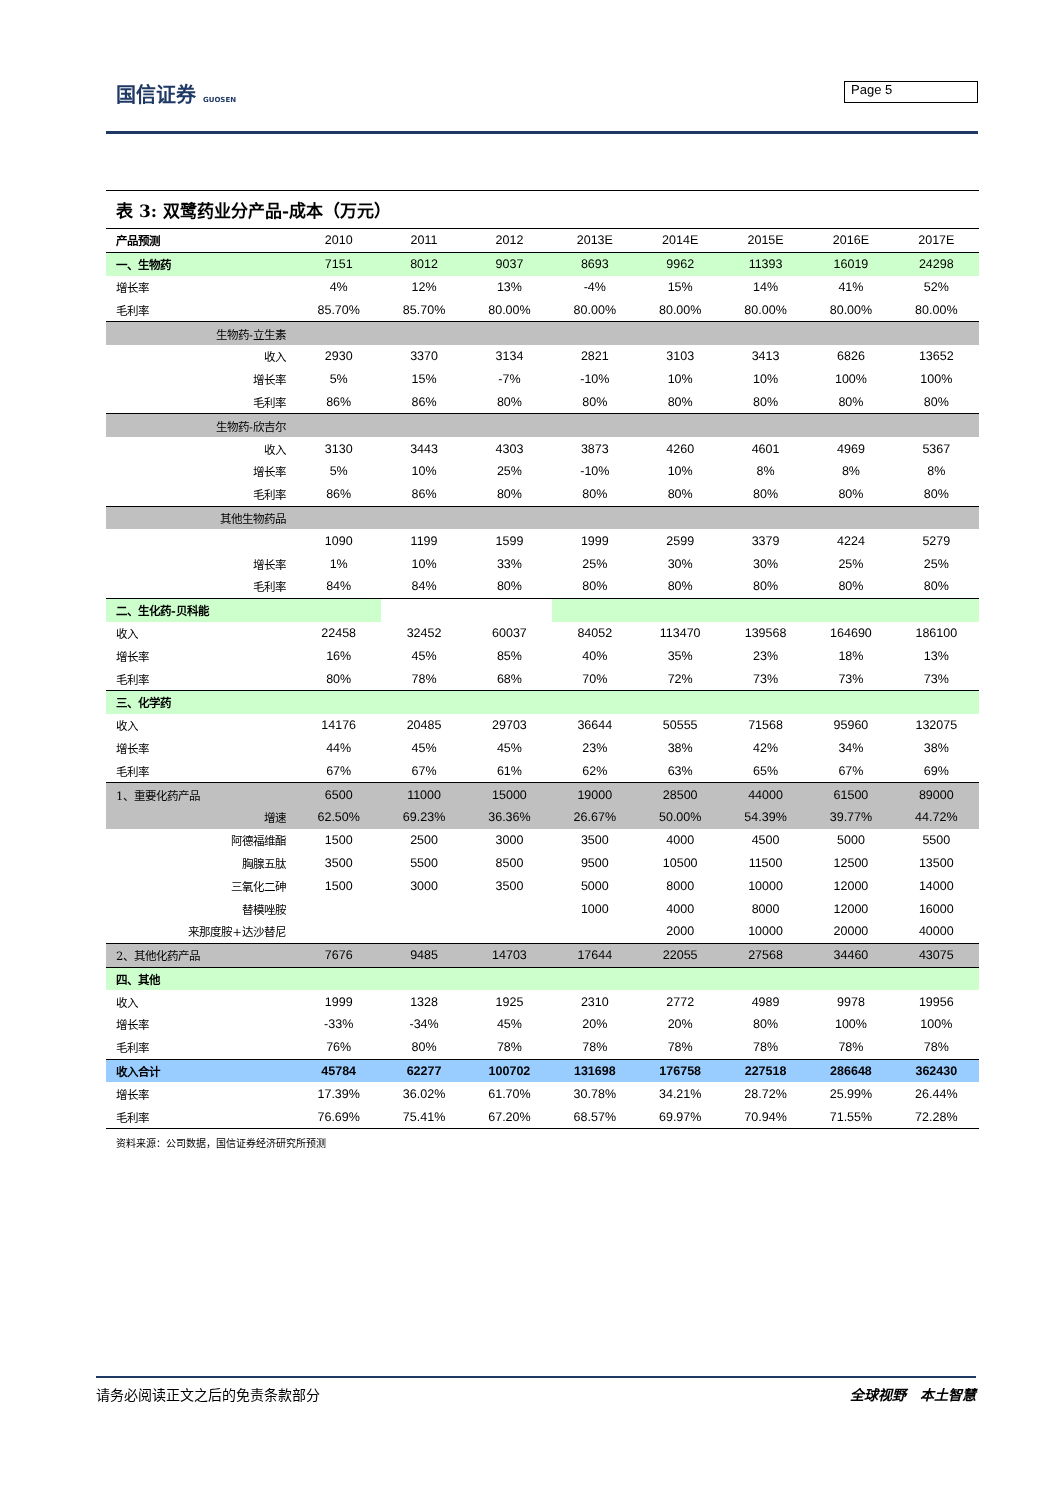国信证券 GUOSEN Page 5
表 3: 双鹭药业分产品-成本（万元）
| 产品预测 | 2010 | 2011 | 2012 | 2013E | 2014E | 2015E | 2016E | 2017E |
| --- | --- | --- | --- | --- | --- | --- | --- | --- |
| 一、生物药 | 7151 | 8012 | 9037 | 8693 | 9962 | 11393 | 16019 | 24298 |
| 增长率 | 4% | 12% | 13% | -4% | 15% | 14% | 41% | 52% |
| 毛利率 | 85.70% | 85.70% | 80.00% | 80.00% | 80.00% | 80.00% | 80.00% | 80.00% |
| 生物药-立生素 | | | | | | | | |
| 收入 | 2930 | 3370 | 3134 | 2821 | 3103 | 3413 | 6826 | 13652 |
| 增长率 | 5% | 15% | -7% | -10% | 10% | 10% | 100% | 100% |
| 毛利率 | 86% | 86% | 80% | 80% | 80% | 80% | 80% | 80% |
| 生物药-欣吉尔 | | | | | | | | |
| 收入 | 3130 | 3443 | 4303 | 3873 | 4260 | 4601 | 4969 | 5367 |
| 增长率 | 5% | 10% | 25% | -10% | 10% | 8% | 8% | 8% |
| 毛利率 | 86% | 86% | 80% | 80% | 80% | 80% | 80% | 80% |
| 其他生物药品 | | | | | | | | |
| | 1090 | 1199 | 1599 | 1999 | 2599 | 3379 | 4224 | 5279 |
| 增长率 | 1% | 10% | 33% | 25% | 30% | 30% | 25% | 25% |
| 毛利率 | 84% | 84% | 80% | 80% | 80% | 80% | 80% | 80% |
| 二、生化药-贝科能 | | | | | | | | |
| 收入 | 22458 | 32452 | 60037 | 84052 | 113470 | 139568 | 164690 | 186100 |
| 增长率 | 16% | 45% | 85% | 40% | 35% | 23% | 18% | 13% |
| 毛利率 | 80% | 78% | 68% | 70% | 72% | 73% | 73% | 73% |
| 三、化学药 | | | | | | | | |
| 收入 | 14176 | 20485 | 29703 | 36644 | 50555 | 71568 | 95960 | 132075 |
| 增长率 | 44% | 45% | 45% | 23% | 38% | 42% | 34% | 38% |
| 毛利率 | 67% | 67% | 61% | 62% | 63% | 65% | 67% | 69% |
| 1、重要化药产品 | 6500 | 11000 | 15000 | 19000 | 28500 | 44000 | 61500 | 89000 |
| 增速 | 62.50% | 69.23% | 36.36% | 26.67% | 50.00% | 54.39% | 39.77% | 44.72% |
| 阿德福维酯 | 1500 | 2500 | 3000 | 3500 | 4000 | 4500 | 5000 | 5500 |
| 胸腺五肽 | 3500 | 5500 | 8500 | 9500 | 10500 | 11500 | 12500 | 13500 |
| 三氧化二砷 | 1500 | 3000 | 3500 | 5000 | 8000 | 10000 | 12000 | 14000 |
| 替模唑胺 | | | | 1000 | 4000 | 8000 | 12000 | 16000 |
| 来那度胺+达沙替尼 | | | | | 2000 | 10000 | 20000 | 40000 |
| 2、其他化药产品 | 7676 | 9485 | 14703 | 17644 | 22055 | 27568 | 34460 | 43075 |
| 四、其他 | | | | | | | | |
| 收入 | 1999 | 1328 | 1925 | 2310 | 2772 | 4989 | 9978 | 19956 |
| 增长率 | -33% | -34% | 45% | 20% | 20% | 80% | 100% | 100% |
| 毛利率 | 76% | 80% | 78% | 78% | 78% | 78% | 78% | 78% |
| 收入合计 | 45784 | 62277 | 100702 | 131698 | 176758 | 227518 | 286648 | 362430 |
| 增长率 | 17.39% | 36.02% | 61.70% | 30.78% | 34.21% | 28.72% | 25.99% | 26.44% |
| 毛利率 | 76.69% | 75.41% | 67.20% | 68.57% | 69.97% | 70.94% | 71.55% | 72.28% |
资料来源：公司数据，国信证券经济研究所预测
请务必阅读正文之后的免责条款部分 全球视野　本土智慧